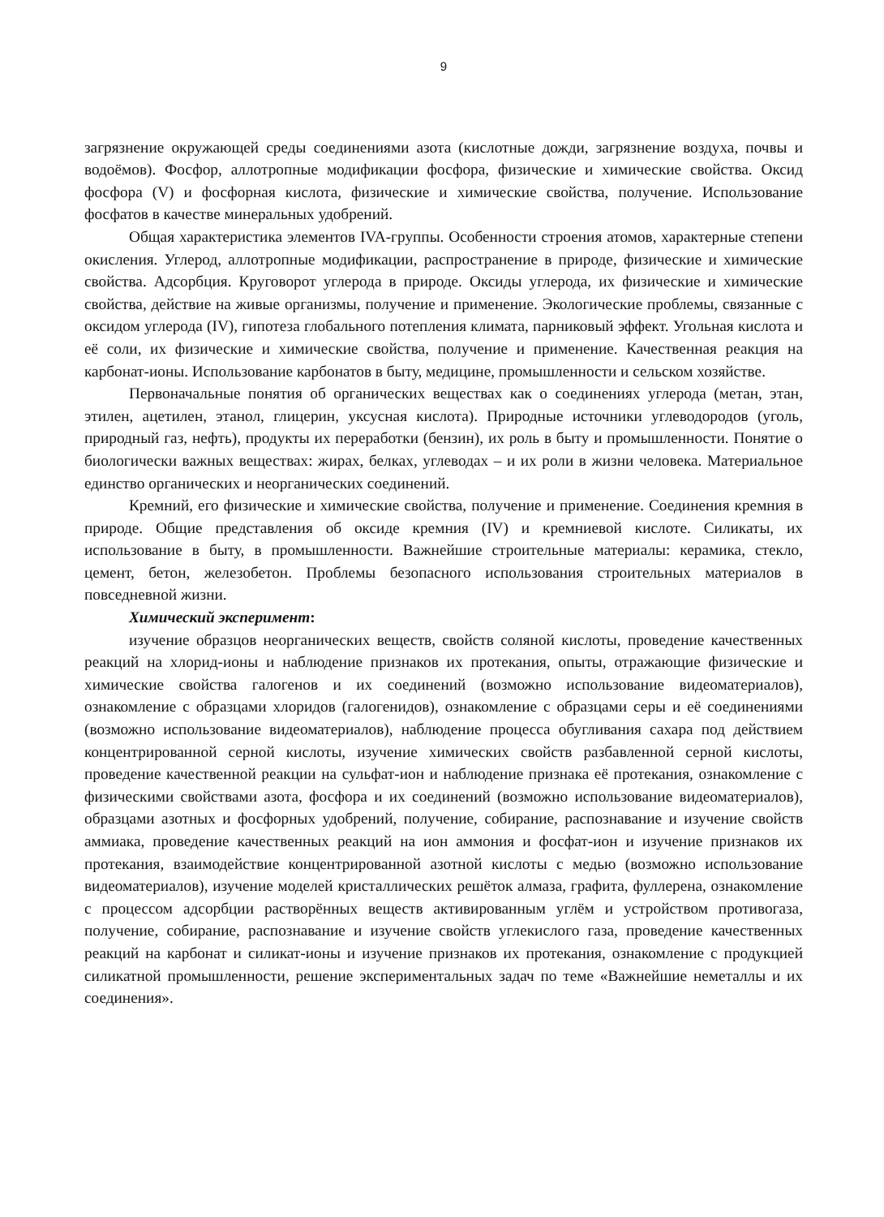9
загрязнение окружающей среды соединениями азота (кислотные дожди, загрязнение воздуха, почвы и водоёмов). Фосфор, аллотропные модификации фосфора, физические и химические свойства. Оксид фосфора (V) и фосфорная кислота, физические и химические свойства, получение. Использование фосфатов в качестве минеральных удобрений.
Общая характеристика элементов IVA-группы. Особенности строения атомов, характерные степени окисления. Углерод, аллотропные модификации, распространение в природе, физические и химические свойства. Адсорбция. Круговорот углерода в природе. Оксиды углерода, их физические и химические свойства, действие на живые организмы, получение и применение. Экологические проблемы, связанные с оксидом углерода (IV), гипотеза глобального потепления климата, парниковый эффект. Угольная кислота и её соли, их физические и химические свойства, получение и применение. Качественная реакция на карбонат-ионы. Использование карбонатов в быту, медицине, промышленности и сельском хозяйстве.
Первоначальные понятия об органических веществах как о соединениях углерода (метан, этан, этилен, ацетилен, этанол, глицерин, уксусная кислота). Природные источники углеводородов (уголь, природный газ, нефть), продукты их переработки (бензин), их роль в быту и промышленности. Понятие о биологически важных веществах: жирах, белках, углеводах – и их роли в жизни человека. Материальное единство органических и неорганических соединений.
Кремний, его физические и химические свойства, получение и применение. Соединения кремния в природе. Общие представления об оксиде кремния (IV) и кремниевой кислоте. Силикаты, их использование в быту, в промышленности. Важнейшие строительные материалы: керамика, стекло, цемент, бетон, железобетон. Проблемы безопасного использования строительных материалов в повседневной жизни.
Химический эксперимент:
изучение образцов неорганических веществ, свойств соляной кислоты, проведение качественных реакций на хлорид-ионы и наблюдение признаков их протекания, опыты, отражающие физические и химические свойства галогенов и их соединений (возможно использование видеоматериалов), ознакомление с образцами хлоридов (галогенидов), ознакомление с образцами серы и её соединениями (возможно использование видеоматериалов), наблюдение процесса обугливания сахара под действием концентрированной серной кислоты, изучение химических свойств разбавленной серной кислоты, проведение качественной реакции на сульфат-ион и наблюдение признака её протекания, ознакомление с физическими свойствами азота, фосфора и их соединений (возможно использование видеоматериалов), образцами азотных и фосфорных удобрений, получение, собирание, распознавание и изучение свойств аммиака, проведение качественных реакций на ион аммония и фосфат-ион и изучение признаков их протекания, взаимодействие концентрированной азотной кислоты с медью (возможно использование видеоматериалов), изучение моделей кристаллических решёток алмаза, графита, фуллерена, ознакомление с процессом адсорбции растворённых веществ активированным углём и устройством противогаза, получение, собирание, распознавание и изучение свойств углекислого газа, проведение качественных реакций на карбонат и силикат-ионы и изучение признаков их протекания, ознакомление с продукцией силикатной промышленности, решение экспериментальных задач по теме «Важнейшие неметаллы и их соединения».